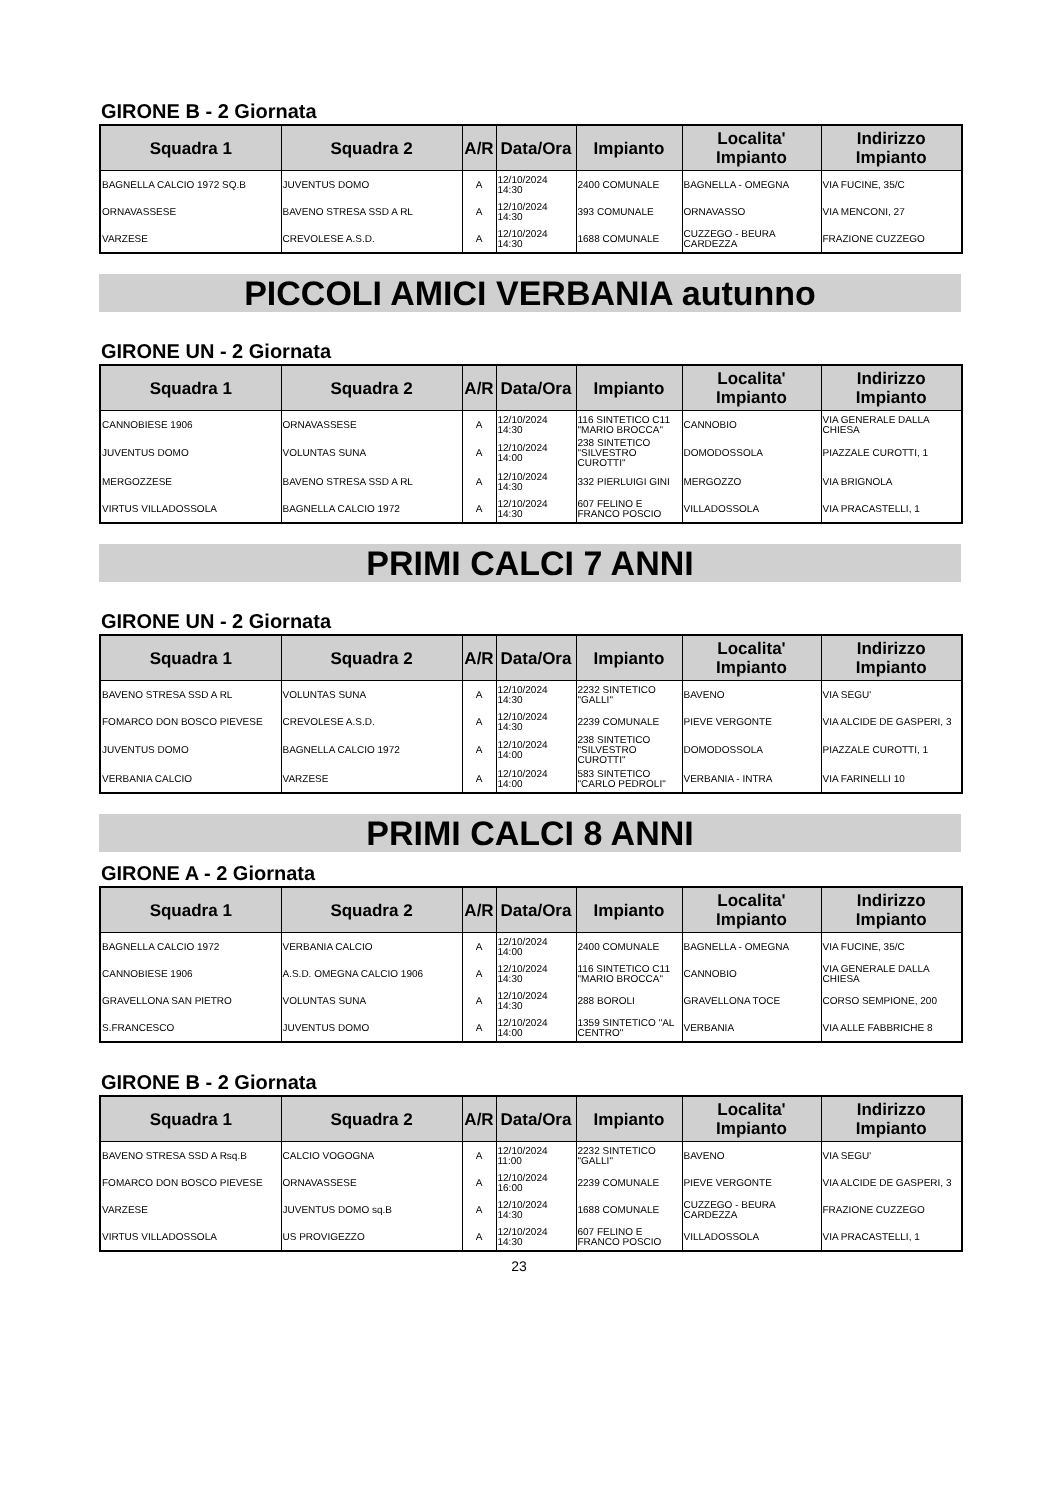GIRONE B - 2 Giornata
| Squadra 1 | Squadra 2 | A/R | Data/Ora | Impianto | Localita' Impianto | Indirizzo Impianto |
| --- | --- | --- | --- | --- | --- | --- |
| BAGNELLA CALCIO 1972 SQ.B | JUVENTUS DOMO | A | 12/10/2024 14:30 | 2400 COMUNALE | BAGNELLA - OMEGNA | VIA FUCINE, 35/C |
| ORNAVASSESE | BAVENO STRESA SSD A RL | A | 12/10/2024 14:30 | 393 COMUNALE | ORNAVASSO | VIA MENCONI, 27 |
| VARZESE | CREVOLESE A.S.D. | A | 12/10/2024 14:30 | 1688 COMUNALE | CUZZEGO - BEURA CARDEZZA | FRAZIONE CUZZEGO |
PICCOLI AMICI VERBANIA autunno
GIRONE UN - 2 Giornata
| Squadra 1 | Squadra 2 | A/R | Data/Ora | Impianto | Localita' Impianto | Indirizzo Impianto |
| --- | --- | --- | --- | --- | --- | --- |
| CANNOBIESE 1906 | ORNAVASSESE | A | 12/10/2024 14:30 | 116 SINTETICO C11 "MARIO BROCCA" | CANNOBIO | VIA GENERALE DALLA CHIESA |
| JUVENTUS DOMO | VOLUNTAS SUNA | A | 12/10/2024 14:00 | 238 SINTETICO "SILVESTRO CUROTTI" | DOMODOSSOLA | PIAZZALE CUROTTI, 1 |
| MERGOZZESE | BAVENO STRESA SSD A RL | A | 12/10/2024 14:30 | 332 PIERLUIGI GINI | MERGOZZO | VIA BRIGNOLA |
| VIRTUS VILLADOSSOLA | BAGNELLA CALCIO 1972 | A | 12/10/2024 14:30 | 607 FELINO E FRANCO POSCIO | VILLADOSSOLA | VIA PRACASTELLI, 1 |
PRIMI CALCI 7 ANNI
GIRONE UN - 2 Giornata
| Squadra 1 | Squadra 2 | A/R | Data/Ora | Impianto | Localita' Impianto | Indirizzo Impianto |
| --- | --- | --- | --- | --- | --- | --- |
| BAVENO STRESA SSD A RL | VOLUNTAS SUNA | A | 12/10/2024 14:30 | 2232 SINTETICO "GALLI" | BAVENO | VIA SEGU' |
| FOMARCO DON BOSCO PIEVESE | CREVOLESE A.S.D. | A | 12/10/2024 14:30 | 2239 COMUNALE | PIEVE VERGONTE | VIA ALCIDE DE GASPERI, 3 |
| JUVENTUS DOMO | BAGNELLA CALCIO 1972 | A | 12/10/2024 14:00 | 238 SINTETICO "SILVESTRO CUROTTI" | DOMODOSSOLA | PIAZZALE CUROTTI, 1 |
| VERBANIA CALCIO | VARZESE | A | 12/10/2024 14:00 | 583 SINTETICO "CARLO PEDROLI" | VERBANIA - INTRA | VIA FARINELLI 10 |
PRIMI CALCI 8 ANNI
GIRONE A - 2 Giornata
| Squadra 1 | Squadra 2 | A/R | Data/Ora | Impianto | Localita' Impianto | Indirizzo Impianto |
| --- | --- | --- | --- | --- | --- | --- |
| BAGNELLA CALCIO 1972 | VERBANIA CALCIO | A | 12/10/2024 14:00 | 2400 COMUNALE | BAGNELLA - OMEGNA | VIA FUCINE, 35/C |
| CANNOBIESE 1906 | A.S.D. OMEGNA CALCIO 1906 | A | 12/10/2024 14:30 | 116 SINTETICO C11 "MARIO BROCCA" | CANNOBIO | VIA GENERALE DALLA CHIESA |
| GRAVELLONA SAN PIETRO | VOLUNTAS SUNA | A | 12/10/2024 14:30 | 288 BOROLI | GRAVELLONA TOCE | CORSO SEMPIONE, 200 |
| S.FRANCESCO | JUVENTUS DOMO | A | 12/10/2024 14:00 | 1359 SINTETICO "AL CENTRO" | VERBANIA | VIA ALLE FABBRICHE 8 |
GIRONE B - 2 Giornata
| Squadra 1 | Squadra 2 | A/R | Data/Ora | Impianto | Localita' Impianto | Indirizzo Impianto |
| --- | --- | --- | --- | --- | --- | --- |
| BAVENO STRESA SSD A Rsq.B | CALCIO VOGOGNA | A | 12/10/2024 11:00 | 2232 SINTETICO "GALLI" | BAVENO | VIA SEGU' |
| FOMARCO DON BOSCO PIEVESE | ORNAVASSESE | A | 12/10/2024 16:00 | 2239 COMUNALE | PIEVE VERGONTE | VIA ALCIDE DE GASPERI, 3 |
| VARZESE | JUVENTUS DOMO sq.B | A | 12/10/2024 14:30 | 1688 COMUNALE | CUZZEGO - BEURA CARDEZZA | FRAZIONE CUZZEGO |
| VIRTUS VILLADOSSOLA | US PROVIGEZZO | A | 12/10/2024 14:30 | 607 FELINO E FRANCO POSCIO | VILLADOSSOLA | VIA PRACASTELLI, 1 |
23